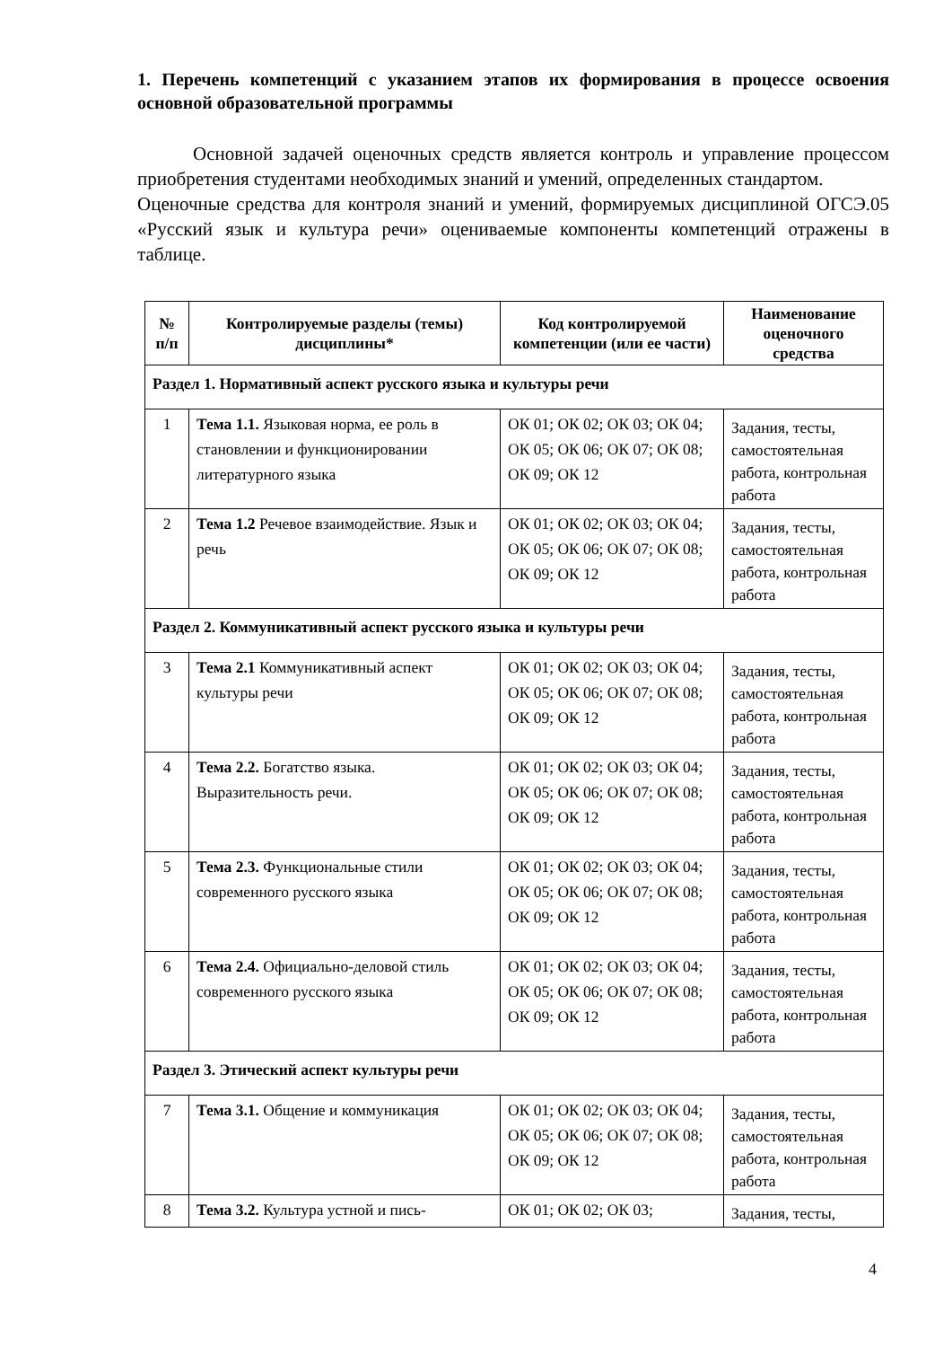1. Перечень компетенций с указанием этапов их формирования в процессе освоения основной образовательной программы
Основной задачей оценочных средств является контроль и управление процессом приобретения студентами необходимых знаний и умений, определенных стандартом.
Оценочные средства для контроля знаний и умений, формируемых дисциплиной ОГСЭ.05 «Русский язык и культура речи» оцениваемые компоненты компетенций отражены в таблице.
| № п/п | Контролируемые разделы (темы) дисциплины* | Код контролируемой компетенции (или ее части) | Наименование оценочного средства |
| --- | --- | --- | --- |
| Раздел 1. Нормативный аспект русского языка и культуры речи | | | |
| 1 | Тема 1.1. Языковая норма, ее роль в становлении и функционировании литературного языка | ОК 01; ОК 02; ОК 03; ОК 04; ОК 05; ОК 06; ОК 07; ОК 08; ОК 09; ОК 12 | Задания, тесты, самостоятельная работа, контрольная работа |
| 2 | Тема 1.2 Речевое взаимодействие. Язык и речь | ОК 01; ОК 02; ОК 03; ОК 04; ОК 05; ОК 06; ОК 07; ОК 08; ОК 09; ОК 12 | Задания, тесты, самостоятельная работа, контрольная работа |
| Раздел 2. Коммуникативный аспект русского языка и культуры речи | | | |
| 3 | Тема 2.1 Коммуникативный аспект культуры речи | ОК 01; ОК 02; ОК 03; ОК 04; ОК 05; ОК 06; ОК 07; ОК 08; ОК 09; ОК 12 | Задания, тесты, самостоятельная работа, контрольная работа |
| 4 | Тема 2.2. Богатство языка. Выразительность речи. | ОК 01; ОК 02; ОК 03; ОК 04; ОК 05; ОК 06; ОК 07; ОК 08; ОК 09; ОК 12 | Задания, тесты, самостоятельная работа, контрольная работа |
| 5 | Тема 2.3. Функциональные стили современного русского языка | ОК 01; ОК 02; ОК 03; ОК 04; ОК 05; ОК 06; ОК 07; ОК 08; ОК 09; ОК 12 | Задания, тесты, самостоятельная работа, контрольная работа |
| 6 | Тема 2.4. Официально-деловой стиль современного русского языка | ОК 01; ОК 02; ОК 03; ОК 04; ОК 05; ОК 06; ОК 07; ОК 08; ОК 09; ОК 12 | Задания, тесты, самостоятельная работа, контрольная работа |
| Раздел 3. Этический аспект культуры речи | | | |
| 7 | Тема 3.1. Общение и коммуникация | ОК 01; ОК 02; ОК 03; ОК 04; ОК 05; ОК 06; ОК 07; ОК 08; ОК 09; ОК 12 | Задания, тесты, самостоятельная работа, контрольная работа |
| 8 | Тема 3.2. Культура устной и пись- | ОК 01; ОК 02; ОК 03; | Задания, тесты, |
4